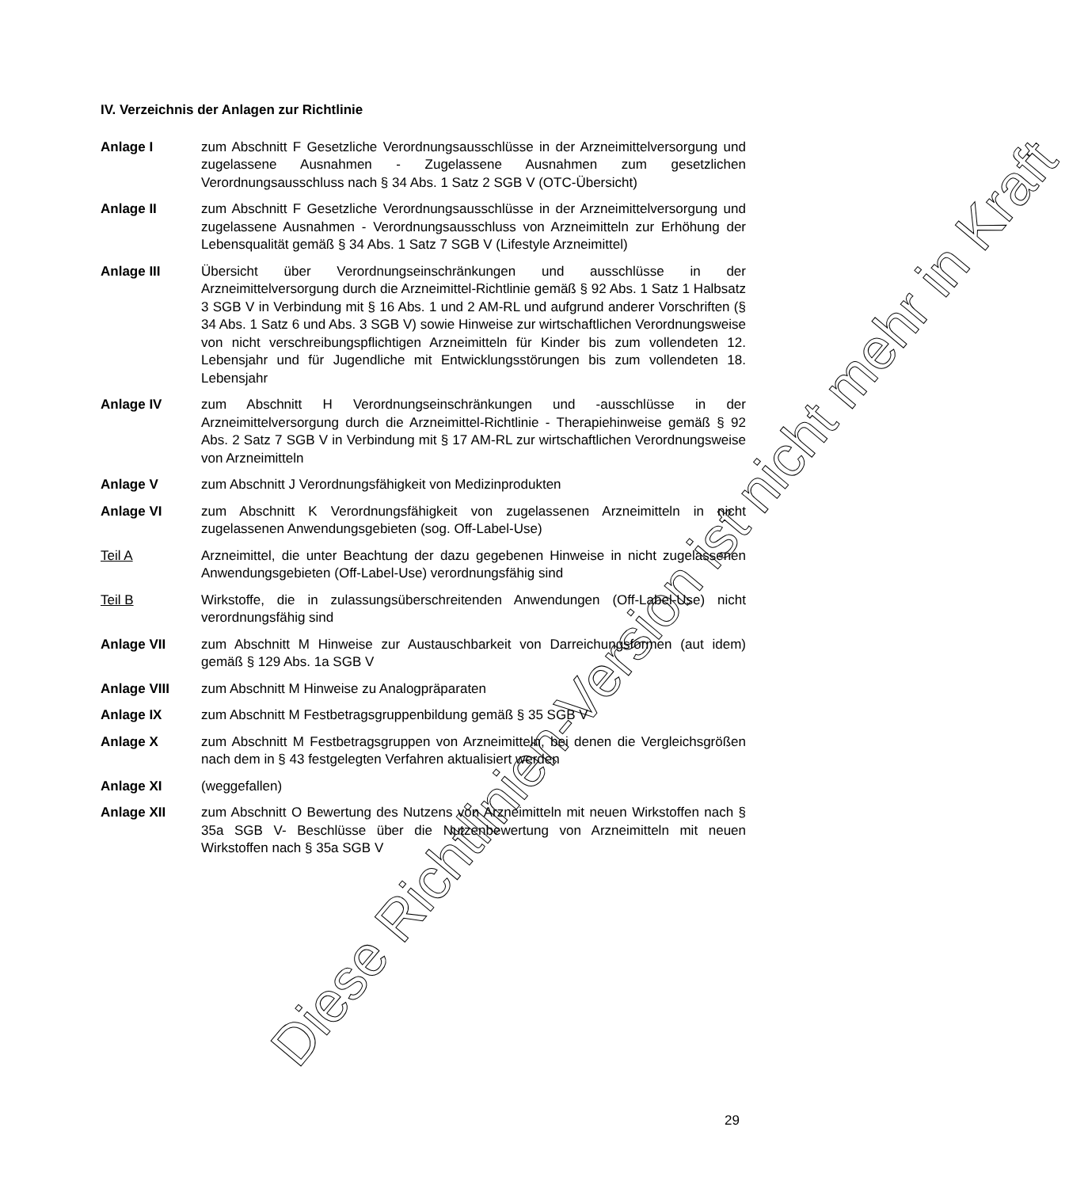IV. Verzeichnis der Anlagen zur Richtlinie
Anlage I zum Abschnitt F Gesetzliche Verordnungsausschlüsse in der Arzneimittelversorgung und zugelassene Ausnahmen - Zugelassene Ausnahmen zum gesetzlichen Verordnungsausschluss nach § 34 Abs. 1 Satz 2 SGB V (OTC-Übersicht)
Anlage II zum Abschnitt F Gesetzliche Verordnungsausschlüsse in der Arzneimittelversorgung und zugelassene Ausnahmen - Verordnungsausschluss von Arzneimitteln zur Erhöhung der Lebensqualität gemäß § 34 Abs. 1 Satz 7 SGB V (Lifestyle Arzneimittel)
Anlage III Übersicht über Verordnungseinschränkungen und ausschlüsse in der Arzneimittelversorgung durch die Arzneimittel-Richtlinie gemäß § 92 Abs. 1 Satz 1 Halbsatz 3 SGB V in Verbindung mit § 16 Abs. 1 und 2 AM-RL und aufgrund anderer Vorschriften (§ 34 Abs. 1 Satz 6 und Abs. 3 SGB V) sowie Hinweise zur wirtschaftlichen Verordnungsweise von nicht verschreibungspflichtigen Arzneimitteln für Kinder bis zum vollendeten 12. Lebensjahr und für Jugendliche mit Entwicklungsstörungen bis zum vollendeten 18. Lebensjahr
Anlage IV zum Abschnitt H Verordnungseinschränkungen und -ausschlüsse in der Arzneimittelversorgung durch die Arzneimittel-Richtlinie - Therapiehinweise gemäß § 92 Abs. 2 Satz 7 SGB V in Verbindung mit § 17 AM-RL zur wirtschaftlichen Verordnungsweise von Arzneimitteln
Anlage V zum Abschnitt J Verordnungsfähigkeit von Medizinprodukten
Anlage VI zum Abschnitt K Verordnungsfähigkeit von zugelassenen Arzneimitteln in nicht zugelassenen Anwendungsgebieten (sog. Off-Label-Use)
Teil A Arzneimittel, die unter Beachtung der dazu gegebenen Hinweise in nicht zugelassenen Anwendungsgebieten (Off-Label-Use) verordnungsfähig sind
Teil B Wirkstoffe, die in zulassungsüberschreitenden Anwendungen (Off-Label-Use) nicht verordnungsfähig sind
Anlage VII zum Abschnitt M Hinweise zur Austauschbarkeit von Darreichungsformen (aut idem) gemäß § 129 Abs. 1a SGB V
Anlage VIII zum Abschnitt M Hinweise zu Analogpräparaten
Anlage IX zum Abschnitt M Festbetragsgruppenbildung gemäß § 35 SGB V
Anlage X zum Abschnitt M Festbetragsgruppen von Arzneimitteln, bei denen die Vergleichsgrößen nach dem in § 43 festgelegten Verfahren aktualisiert werden
Anlage XI (weggefallen)
Anlage XII zum Abschnitt O Bewertung des Nutzens von Arzneimitteln mit neuen Wirkstoffen nach § 35a SGB V- Beschlüsse über die Nutzenbewertung von Arzneimitteln mit neuen Wirkstoffen nach § 35a SGB V
29
Diese Richtlinien-Version ist nicht mehr in Kraft